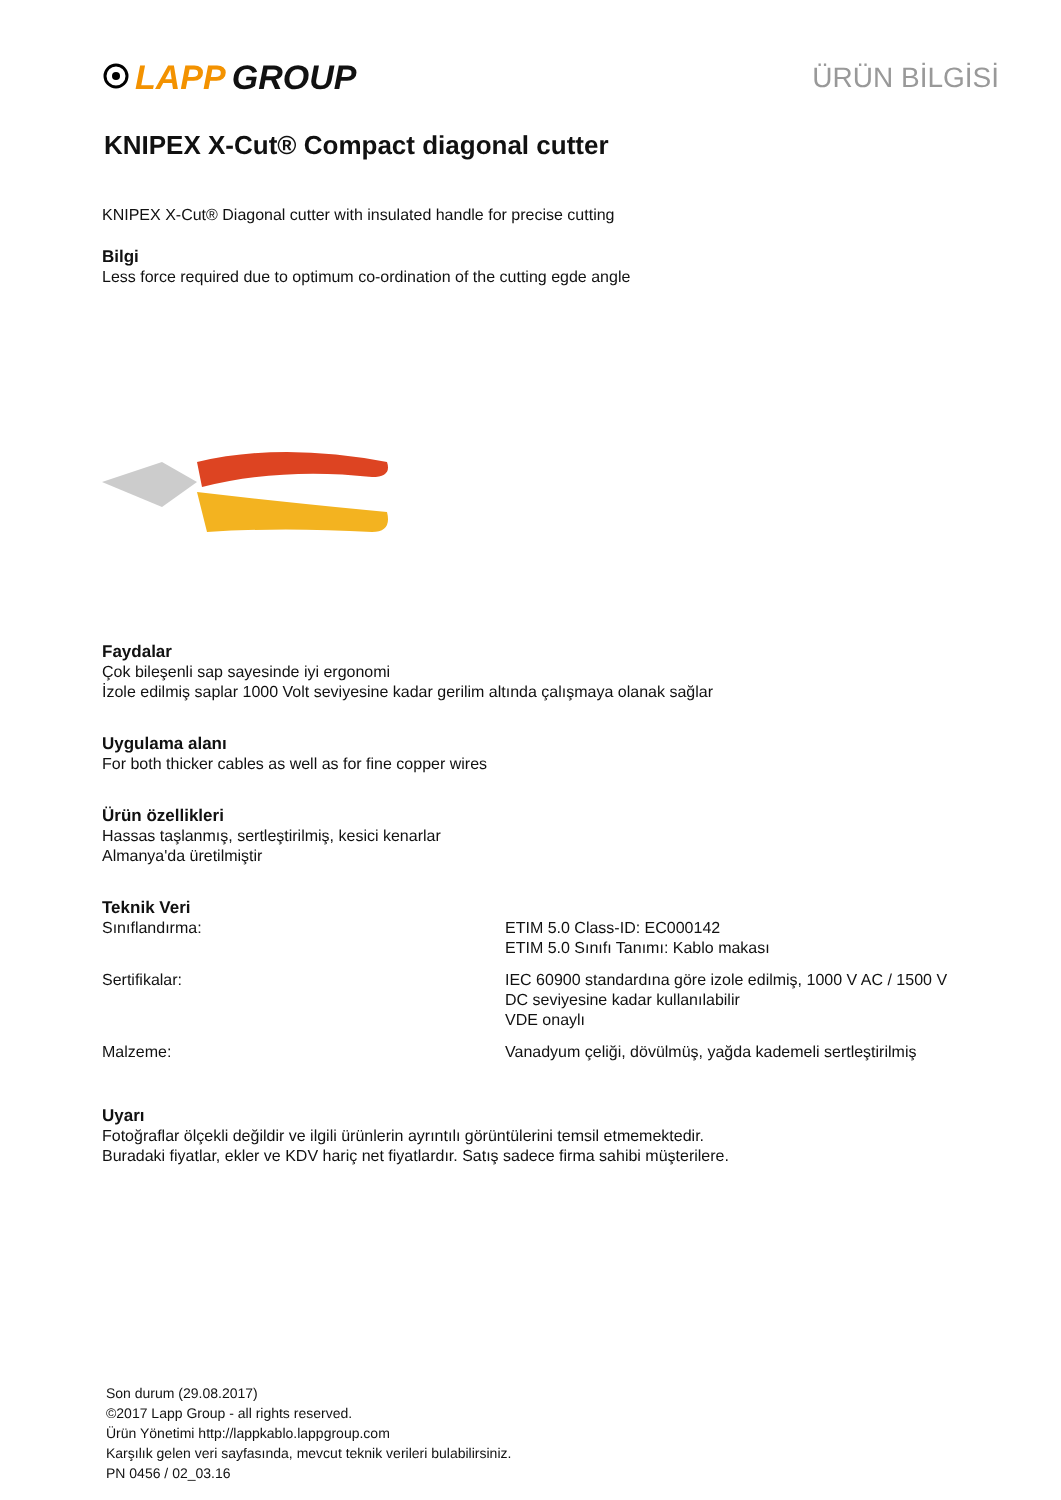LAPP GROUP
ÜRÜN BİLGİSİ
KNIPEX X-Cut® Compact diagonal cutter
KNIPEX X-Cut® Diagonal cutter with insulated handle for precise cutting
Bilgi
Less force required due to optimum co-ordination of the cutting egde angle
Faydalar
Çok bileşenli sap sayesinde iyi ergonomi
İzole edilmiş saplar 1000 Volt seviyesine kadar gerilim altında çalışmaya olanak sağlar
Uygulama alanı
For both thicker cables as well as for fine copper wires
Ürün özellikleri
Hassas taşlanmış, sertleştirilmiş, kesici kenarlar
Almanya'da üretilmiştir
Teknik Veri
| Sınıflandırma: | ETIM 5.0 Class-ID: EC000142 ETIM 5.0 Sınıfı Tanımı: Kablo makası |
| Sertifikalar: | IEC 60900 standardına göre izole edilmiş, 1000 V AC / 1500 V DC seviyesine kadar kullanılabilir VDE onaylı |
| Malzeme: | Vanadyum çeliği, dövülmüş, yağda kademeli sertleştirilmiş |
Uyarı
Fotoğraflar ölçekli değildir ve ilgili ürünlerin ayrıntılı görüntülerini temsil etmemektedir.
Buradaki fiyatlar, ekler ve KDV hariç net fiyatlardır. Satış sadece firma sahibi müşterilere.
Son durum (29.08.2017)
©2017 Lapp Group - all rights reserved.
Ürün Yönetimi http://lappkablo.lappgroup.com
Karşılık gelen veri sayfasında, mevcut teknik verileri bulabilirsiniz.
PN 0456 / 02_03.16